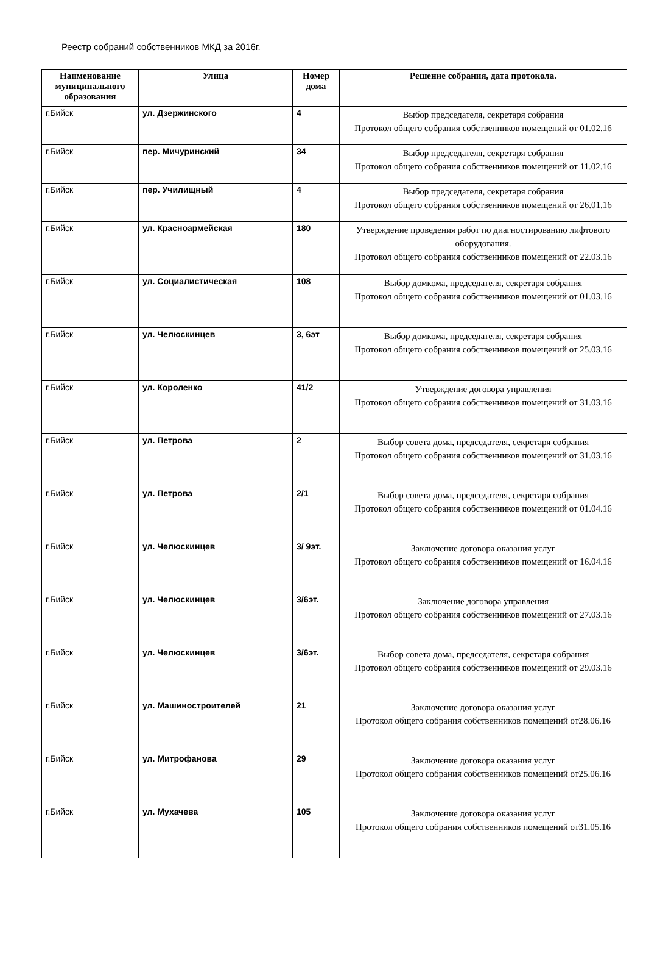Реестр собраний собственников МКД за 2016г.
| Наименование муниципального образования | Улица | Номер дома | Решение собрания, дата протокола. |
| --- | --- | --- | --- |
| г.Бийск | ул. Дзержинского | 4 | Выбор председателя, секретаря собрания Протокол общего собрания собственников помещений от 01.02.16 |
| г.Бийск | пер. Мичуринский | 34 | Выбор председателя, секретаря собрания Протокол общего собрания собственников помещений от 11.02.16 |
| г.Бийск | пер. Училищный | 4 | Выбор председателя, секретаря собрания Протокол общего собрания собственников помещений от 26.01.16 |
| г.Бийск | ул. Красноармейская | 180 | Утверждение проведения работ по диагностированию лифтового оборудования. Протокол общего собрания собственников помещений от 22.03.16 |
| г.Бийск | ул. Социалистическая | 108 | Выбор домкома, председателя, секретаря собрания Протокол общего собрания собственников помещений от 01.03.16 |
| г.Бийск | ул. Челюскинцев | 3, 6эт | Выбор домкома, председателя, секретаря собрания Протокол общего собрания собственников помещений от 25.03.16 |
| г.Бийск | ул. Короленко | 41/2 | Утверждение договора управления Протокол общего собрания собственников помещений от 31.03.16 |
| г.Бийск | ул. Петрова | 2 | Выбор совета дома, председателя, секретаря собрания Протокол общего собрания собственников помещений от 31.03.16 |
| г.Бийск | ул. Петрова | 2/1 | Выбор совета дома, председателя, секретаря собрания Протокол общего собрания собственников помещений от 01.04.16 |
| г.Бийск | ул. Челюскинцев | 3/ 9эт. | Заключение договора оказания услуг Протокол общего собрания собственников помещений от 16.04.16 |
| г.Бийск | ул. Челюскинцев | 3/6эт. | Заключение договора управления Протокол общего собрания собственников помещений от 27.03.16 |
| г.Бийск | ул. Челюскинцев | 3/6эт. | Выбор совета дома, председателя, секретаря собрания Протокол общего собрания собственников помещений от 29.03.16 |
| г.Бийск | ул. Машиностроителей | 21 | Заключение договора оказания услуг Протокол общего собрания собственников помещений от28.06.16 |
| г.Бийск | ул. Митрофанова | 29 | Заключение договора оказания услуг Протокол общего собрания собственников помещений от25.06.16 |
| г.Бийск | ул. Мухачева | 105 | Заключение договора оказания услуг Протокол общего собрания собственников помещений от31.05.16 |